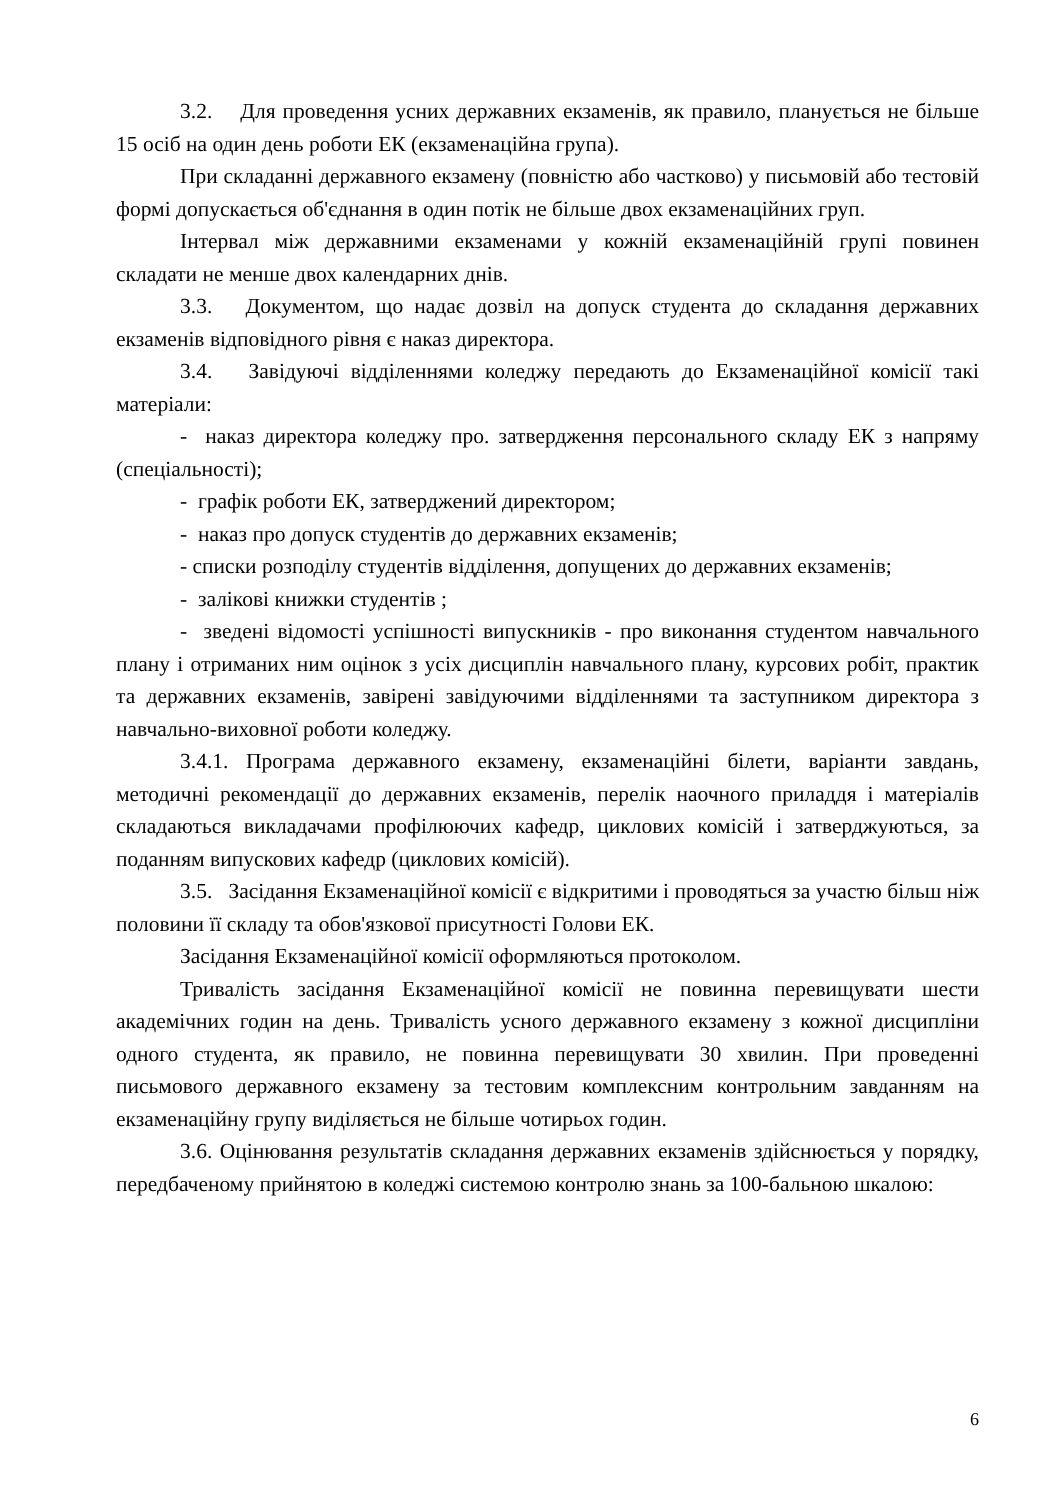3.2. Для проведення усних державних екзаменів, як правило, планується не більше 15 осіб на один день роботи ЕК (екзаменаційна група).
При складанні державного екзамену (повністю або частково) у письмовій або тестовій формі допускається об'єднання в один потік не більше двох екзаменаційних груп.
Інтервал між державними екзаменами у кожній екзаменаційній групі повинен складати не менше двох календарних днів.
3.3. Документом, що надає дозвіл на допуск студента до складання державних екзаменів відповідного рівня є наказ директора.
3.4. Завідуючі відділеннями коледжу передають до Екзаменаційної комісії такі матеріали:
- наказ директора коледжу про. затвердження персонального складу ЕК з напряму (спеціальності);
- графік роботи ЕК, затверджений директором;
- наказ про допуск студентів до державних екзаменів;
- списки розподілу студентів відділення, допущених до державних екзаменів;
- залікові книжки студентів ;
- зведені відомості успішності випускників - про виконання студентом навчального плану і отриманих ним оцінок з усіх дисциплін навчального плану, курсових робіт, практик та державних екзаменів, завірені завідуючими відділеннями та заступником директора з навчально-виховної роботи коледжу.
3.4.1. Програма державного екзамену, екзаменаційні білети, варіанти завдань, методичні рекомендації до державних екзаменів, перелік наочного приладдя і матеріалів складаються викладачами профілюючих кафедр, циклових комісій і затверджуються, за поданням випускових кафедр (циклових комісій).
3.5. Засідання Екзаменаційної комісії є відкритими і проводяться за участю більш ніж половини її складу та обов'язкової присутності Голови ЕК.
Засідання Екзаменаційної комісії оформляються протоколом.
Тривалість засідання Екзаменаційної комісії не повинна перевищувати шести академічних годин на день. Тривалість усного державного екзамену з кожної дисципліни одного студента, як правило, не повинна перевищувати 30 хвилин. При проведенні письмового державного екзамену за тестовим комплексним контрольним завданням на екзаменаційну групу виділяється не більше чотирьох годин.
3.6. Оцінювання результатів складання державних екзаменів здійснюється у порядку, передбаченому прийнятою в коледжі системою контролю знань за 100-бальною шкалою:
6